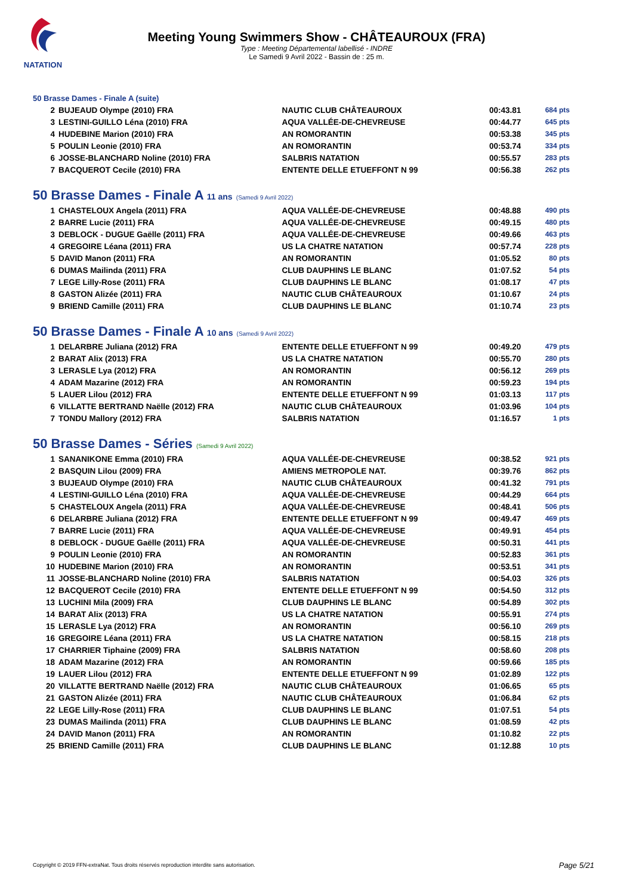NATATION
Meeting Young Swimmers Show - CHÂTEAUROUX (FRA)
Type : Meeting Départemental labellisé - INDRE
Le Samedi 9 Avril 2022 - Bassin de : 25 m.
50 Brasse Dames - Finale A (suite)
| 2 | BUJEAUD Olympe (2010) FRA | NAUTIC CLUB CHÂTEAUROUX | 00:43.81 | 684 pts |
| 3 | LESTINI-GUILLO Léna (2010) FRA | AQUA VALLÉE-DE-CHEVREUSE | 00:44.77 | 645 pts |
| 4 | HUDEBINE Marion (2010) FRA | AN ROMORANTIN | 00:53.38 | 345 pts |
| 5 | POULIN Leonie (2010) FRA | AN ROMORANTIN | 00:53.74 | 334 pts |
| 6 | JOSSE-BLANCHARD Noline (2010) FRA | SALBRIS NATATION | 00:55.57 | 283 pts |
| 7 | BACQUEROT Cecile (2010) FRA | ENTENTE DELLE ETUEFFONT N 99 | 00:56.38 | 262 pts |
50 Brasse Dames - Finale A 11 ans (Samedi 9 Avril 2022)
| 1 | CHASTELOUX Angela (2011) FRA | AQUA VALLÉE-DE-CHEVREUSE | 00:48.88 | 490 pts |
| 2 | BARRE Lucie (2011) FRA | AQUA VALLÉE-DE-CHEVREUSE | 00:49.15 | 480 pts |
| 3 | DEBLOCK - DUGUE Gaëlle (2011) FRA | AQUA VALLÉE-DE-CHEVREUSE | 00:49.66 | 463 pts |
| 4 | GREGOIRE Léana (2011) FRA | US LA CHATRE NATATION | 00:57.74 | 228 pts |
| 5 | DAVID Manon (2011) FRA | AN ROMORANTIN | 01:05.52 | 80 pts |
| 6 | DUMAS Mailinda (2011) FRA | CLUB DAUPHINS LE BLANC | 01:07.52 | 54 pts |
| 7 | LEGE Lilly-Rose (2011) FRA | CLUB DAUPHINS LE BLANC | 01:08.17 | 47 pts |
| 8 | GASTON Alizée (2011) FRA | NAUTIC CLUB CHÂTEAUROUX | 01:10.67 | 24 pts |
| 9 | BRIEND Camille (2011) FRA | CLUB DAUPHINS LE BLANC | 01:10.74 | 23 pts |
50 Brasse Dames - Finale A 10 ans (Samedi 9 Avril 2022)
| 1 | DELARBRE Juliana (2012) FRA | ENTENTE DELLE ETUEFFONT N 99 | 00:49.20 | 479 pts |
| 2 | BARAT Alix (2013) FRA | US LA CHATRE NATATION | 00:55.70 | 280 pts |
| 3 | LERASLE Lya (2012) FRA | AN ROMORANTIN | 00:56.12 | 269 pts |
| 4 | ADAM Mazarine (2012) FRA | AN ROMORANTIN | 00:59.23 | 194 pts |
| 5 | LAUER Lilou (2012) FRA | ENTENTE DELLE ETUEFFONT N 99 | 01:03.13 | 117 pts |
| 6 | VILLATTE BERTRAND Naëlle (2012) FRA | NAUTIC CLUB CHÂTEAUROUX | 01:03.96 | 104 pts |
| 7 | TONDU Mallory (2012) FRA | SALBRIS NATATION | 01:16.57 | 1 pts |
50 Brasse Dames - Séries (Samedi 9 Avril 2022)
| 1 | SANANIKONE Emma (2010) FRA | AQUA VALLÉE-DE-CHEVREUSE | 00:38.52 | 921 pts |
| 2 | BASQUIN Lilou (2009) FRA | AMIENS METROPOLE NAT. | 00:39.76 | 862 pts |
| 3 | BUJEAUD Olympe (2010) FRA | NAUTIC CLUB CHÂTEAUROUX | 00:41.32 | 791 pts |
| 4 | LESTINI-GUILLO Léna (2010) FRA | AQUA VALLÉE-DE-CHEVREUSE | 00:44.29 | 664 pts |
| 5 | CHASTELOUX Angela (2011) FRA | AQUA VALLÉE-DE-CHEVREUSE | 00:48.41 | 506 pts |
| 6 | DELARBRE Juliana (2012) FRA | ENTENTE DELLE ETUEFFONT N 99 | 00:49.47 | 469 pts |
| 7 | BARRE Lucie (2011) FRA | AQUA VALLÉE-DE-CHEVREUSE | 00:49.91 | 454 pts |
| 8 | DEBLOCK - DUGUE Gaëlle (2011) FRA | AQUA VALLÉE-DE-CHEVREUSE | 00:50.31 | 441 pts |
| 9 | POULIN Leonie (2010) FRA | AN ROMORANTIN | 00:52.83 | 361 pts |
| 10 | HUDEBINE Marion (2010) FRA | AN ROMORANTIN | 00:53.51 | 341 pts |
| 11 | JOSSE-BLANCHARD Noline (2010) FRA | SALBRIS NATATION | 00:54.03 | 326 pts |
| 12 | BACQUEROT Cecile (2010) FRA | ENTENTE DELLE ETUEFFONT N 99 | 00:54.50 | 312 pts |
| 13 | LUCHINI Mila (2009) FRA | CLUB DAUPHINS LE BLANC | 00:54.89 | 302 pts |
| 14 | BARAT Alix (2013) FRA | US LA CHATRE NATATION | 00:55.91 | 274 pts |
| 15 | LERASLE Lya (2012) FRA | AN ROMORANTIN | 00:56.10 | 269 pts |
| 16 | GREGOIRE Léana (2011) FRA | US LA CHATRE NATATION | 00:58.15 | 218 pts |
| 17 | CHARRIER Tiphaine (2009) FRA | SALBRIS NATATION | 00:58.60 | 208 pts |
| 18 | ADAM Mazarine (2012) FRA | AN ROMORANTIN | 00:59.66 | 185 pts |
| 19 | LAUER Lilou (2012) FRA | ENTENTE DELLE ETUEFFONT N 99 | 01:02.89 | 122 pts |
| 20 | VILLATTE BERTRAND Naëlle (2012) FRA | NAUTIC CLUB CHÂTEAUROUX | 01:06.65 | 65 pts |
| 21 | GASTON Alizée (2011) FRA | NAUTIC CLUB CHÂTEAUROUX | 01:06.84 | 62 pts |
| 22 | LEGE Lilly-Rose (2011) FRA | CLUB DAUPHINS LE BLANC | 01:07.51 | 54 pts |
| 23 | DUMAS Mailinda (2011) FRA | CLUB DAUPHINS LE BLANC | 01:08.59 | 42 pts |
| 24 | DAVID Manon (2011) FRA | AN ROMORANTIN | 01:10.82 | 22 pts |
| 25 | BRIEND Camille (2011) FRA | CLUB DAUPHINS LE BLANC | 01:12.88 | 10 pts |
Copyright © 2019 FFN-extraNat. Tous droits réservés reproduction interdite sans autorisation.
Page 5/21